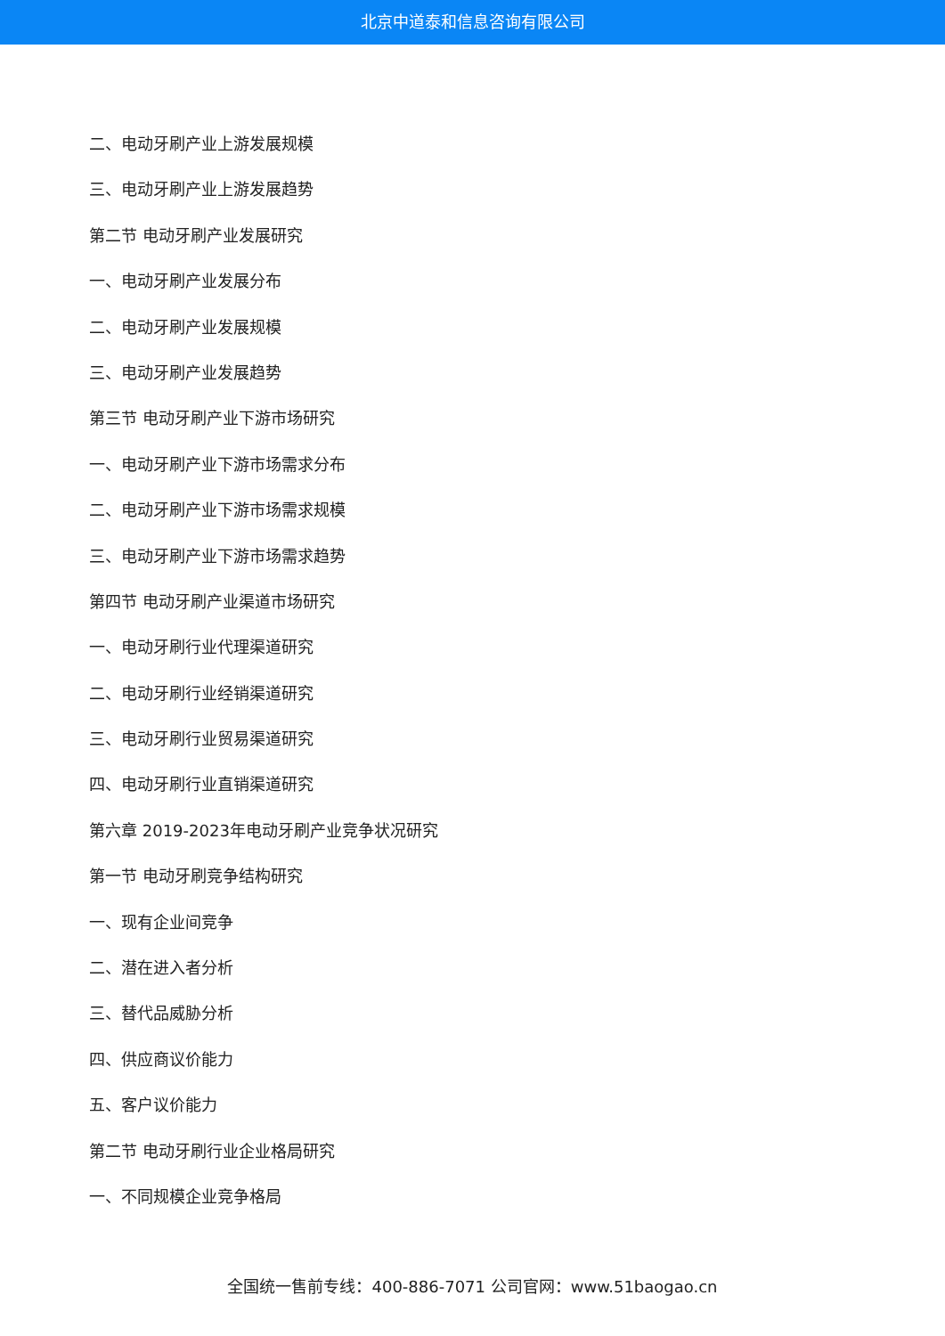北京中道泰和信息咨询有限公司
二、电动牙刷产业上游发展规模
三、电动牙刷产业上游发展趋势
第二节 电动牙刷产业发展研究
一、电动牙刷产业发展分布
二、电动牙刷产业发展规模
三、电动牙刷产业发展趋势
第三节 电动牙刷产业下游市场研究
一、电动牙刷产业下游市场需求分布
二、电动牙刷产业下游市场需求规模
三、电动牙刷产业下游市场需求趋势
第四节 电动牙刷产业渠道市场研究
一、电动牙刷行业代理渠道研究
二、电动牙刷行业经销渠道研究
三、电动牙刷行业贸易渠道研究
四、电动牙刷行业直销渠道研究
第六章 2019-2023年电动牙刷产业竞争状况研究
第一节 电动牙刷竞争结构研究
一、现有企业间竞争
二、潜在进入者分析
三、替代品威胁分析
四、供应商议价能力
五、客户议价能力
第二节 电动牙刷行业企业格局研究
一、不同规模企业竞争格局
全国统一售前专线：400-886-7071 公司官网：www.51baogao.cn